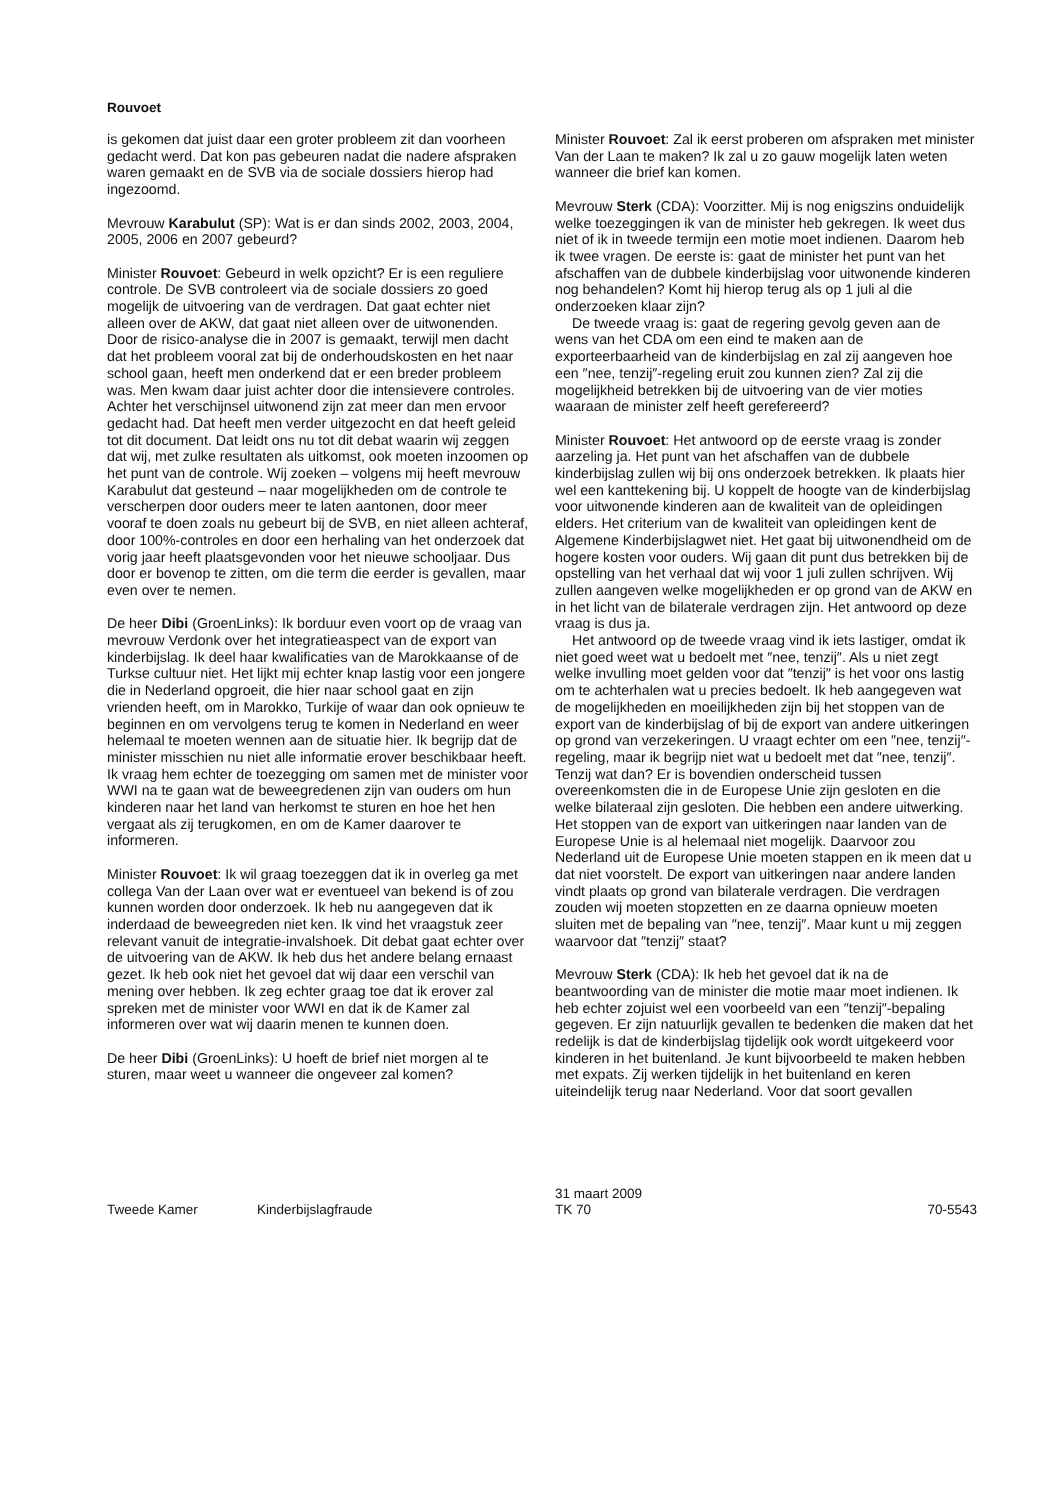Rouvoet
is gekomen dat juist daar een groter probleem zit dan voorheen gedacht werd. Dat kon pas gebeuren nadat die nadere afspraken waren gemaakt en de SVB via de sociale dossiers hierop had ingezoomd.
Mevrouw Karabulut (SP): Wat is er dan sinds 2002, 2003, 2004, 2005, 2006 en 2007 gebeurd?
Minister Rouvoet: Gebeurd in welk opzicht? Er is een reguliere controle. De SVB controleert via de sociale dossiers zo goed mogelijk de uitvoering van de verdragen. Dat gaat echter niet alleen over de AKW, dat gaat niet alleen over de uitwonenden. Door de risico-analyse die in 2007 is gemaakt, terwijl men dacht dat het probleem vooral zat bij de onderhoudskosten en het naar school gaan, heeft men onderkend dat er een breder probleem was. Men kwam daar juist achter door die intensievere controles. Achter het verschijnsel uitwonend zijn zat meer dan men ervoor gedacht had. Dat heeft men verder uitgezocht en dat heeft geleid tot dit document. Dat leidt ons nu tot dit debat waarin wij zeggen dat wij, met zulke resultaten als uitkomst, ook moeten inzoomen op het punt van de controle. Wij zoeken – volgens mij heeft mevrouw Karabulut dat gesteund – naar mogelijkheden om de controle te verscherpen door ouders meer te laten aantonen, door meer vooraf te doen zoals nu gebeurt bij de SVB, en niet alleen achteraf, door 100%-controles en door een herhaling van het onderzoek dat vorig jaar heeft plaatsgevonden voor het nieuwe schooljaar. Dus door er bovenop te zitten, om die term die eerder is gevallen, maar even over te nemen.
De heer Dibi (GroenLinks): Ik borduur even voort op de vraag van mevrouw Verdonk over het integratieaspect van de export van kinderbijslag. Ik deel haar kwalificaties van de Marokkaanse of de Turkse cultuur niet. Het lijkt mij echter knap lastig voor een jongere die in Nederland opgroeit, die hier naar school gaat en zijn vrienden heeft, om in Marokko, Turkije of waar dan ook opnieuw te beginnen en om vervolgens terug te komen in Nederland en weer helemaal te moeten wennen aan de situatie hier. Ik begrijp dat de minister misschien nu niet alle informatie erover beschikbaar heeft. Ik vraag hem echter de toezegging om samen met de minister voor WWI na te gaan wat de beweegredenen zijn van ouders om hun kinderen naar het land van herkomst te sturen en hoe het hen vergaat als zij terugkomen, en om de Kamer daarover te informeren.
Minister Rouvoet: Ik wil graag toezeggen dat ik in overleg ga met collega Van der Laan over wat er eventueel van bekend is of zou kunnen worden door onderzoek. Ik heb nu aangegeven dat ik inderdaad de beweegreden niet ken. Ik vind het vraagstuk zeer relevant vanuit de integratie-invalshoek. Dit debat gaat echter over de uitvoering van de AKW. Ik heb dus het andere belang ernaast gezet. Ik heb ook niet het gevoel dat wij daar een verschil van mening over hebben. Ik zeg echter graag toe dat ik erover zal spreken met de minister voor WWI en dat ik de Kamer zal informeren over wat wij daarin menen te kunnen doen.
De heer Dibi (GroenLinks): U hoeft de brief niet morgen al te sturen, maar weet u wanneer die ongeveer zal komen?
Minister Rouvoet: Zal ik eerst proberen om afspraken met minister Van der Laan te maken? Ik zal u zo gauw mogelijk laten weten wanneer die brief kan komen.
Mevrouw Sterk (CDA): Voorzitter. Mij is nog enigszins onduidelijk welke toezeggingen ik van de minister heb gekregen. Ik weet dus niet of ik in tweede termijn een motie moet indienen. Daarom heb ik twee vragen. De eerste is: gaat de minister het punt van het afschaffen van de dubbele kinderbijslag voor uitwonende kinderen nog behandelen? Komt hij hierop terug als op 1 juli al die onderzoeken klaar zijn?
De tweede vraag is: gaat de regering gevolg geven aan de wens van het CDA om een eind te maken aan de exporteerbaarheid van de kinderbijslag en zal zij aangeven hoe een ″nee, tenzij″-regeling eruit zou kunnen zien? Zal zij die mogelijkheid betrekken bij de uitvoering van de vier moties waaraan de minister zelf heeft gerefereerd?
Minister Rouvoet: Het antwoord op de eerste vraag is zonder aarzeling ja. Het punt van het afschaffen van de dubbele kinderbijslag zullen wij bij ons onderzoek betrekken. Ik plaats hier wel een kanttekening bij. U koppelt de hoogte van de kinderbijslag voor uitwonende kinderen aan de kwaliteit van de opleidingen elders. Het criterium van de kwaliteit van opleidingen kent de Algemene Kinderbijslagwet niet. Het gaat bij uitwonendheid om de hogere kosten voor ouders. Wij gaan dit punt dus betrekken bij de opstelling van het verhaal dat wij voor 1 juli zullen schrijven. Wij zullen aangeven welke mogelijkheden er op grond van de AKW en in het licht van de bilaterale verdragen zijn. Het antwoord op deze vraag is dus ja.
Het antwoord op de tweede vraag vind ik iets lastiger, omdat ik niet goed weet wat u bedoelt met ″nee, tenzij″. Als u niet zegt welke invulling moet gelden voor dat ″tenzij″ is het voor ons lastig om te achterhalen wat u precies bedoelt. Ik heb aangegeven wat de mogelijkheden en moeilijkheden zijn bij het stoppen van de export van de kinderbijslag of bij de export van andere uitkeringen op grond van verzekeringen. U vraagt echter om een ″nee, tenzij″-regeling, maar ik begrijp niet wat u bedoelt met dat ″nee, tenzij″. Tenzij wat dan? Er is bovendien onderscheid tussen overeenkomsten die in de Europese Unie zijn gesloten en die welke bilateraal zijn gesloten. Die hebben een andere uitwerking. Het stoppen van de export van uitkeringen naar landen van de Europese Unie is al helemaal niet mogelijk. Daarvoor zou Nederland uit de Europese Unie moeten stappen en ik meen dat u dat niet voorstelt. De export van uitkeringen naar andere landen vindt plaats op grond van bilaterale verdragen. Die verdragen zouden wij moeten stopzetten en ze daarna opnieuw moeten sluiten met de bepaling van ″nee, tenzij″. Maar kunt u mij zeggen waarvoor dat ″tenzij″ staat?
Mevrouw Sterk (CDA): Ik heb het gevoel dat ik na de beantwoording van de minister die motie maar moet indienen. Ik heb echter zojuist wel een voorbeeld van een ″tenzij″-bepaling gegeven. Er zijn natuurlijk gevallen te bedenken die maken dat het redelijk is dat de kinderbijslag tijdelijk ook wordt uitgekeerd voor kinderen in het buitenland. Je kunt bijvoorbeeld te maken hebben met expats. Zij werken tijdelijk in het buitenland en keren uiteindelijk terug naar Nederland. Voor dat soort gevallen
Tweede Kamer
Kinderbijslagfraude
31 maart 2009
TK 70
70-5543